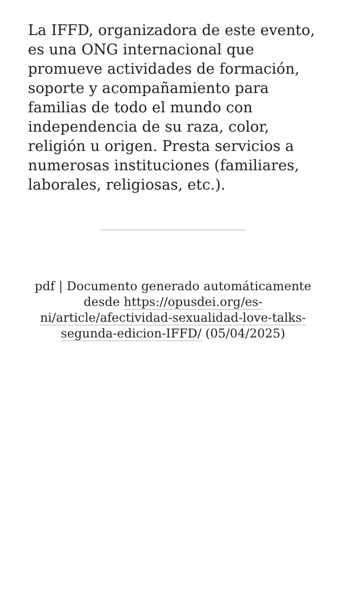La IFFD, organizadora de este evento, es una ONG internacional que promueve actividades de formación, soporte y acompañamiento para familias de todo el mundo con independencia de su raza, color, religión u origen. Presta servicios a numerosas instituciones (familiares, laborales, religiosas, etc.).
pdf | Documento generado automáticamente desde https://opusdei.org/es-ni/article/afectividad-sexualidad-love-talks-segunda-edicion-IFFD/ (05/04/2025)